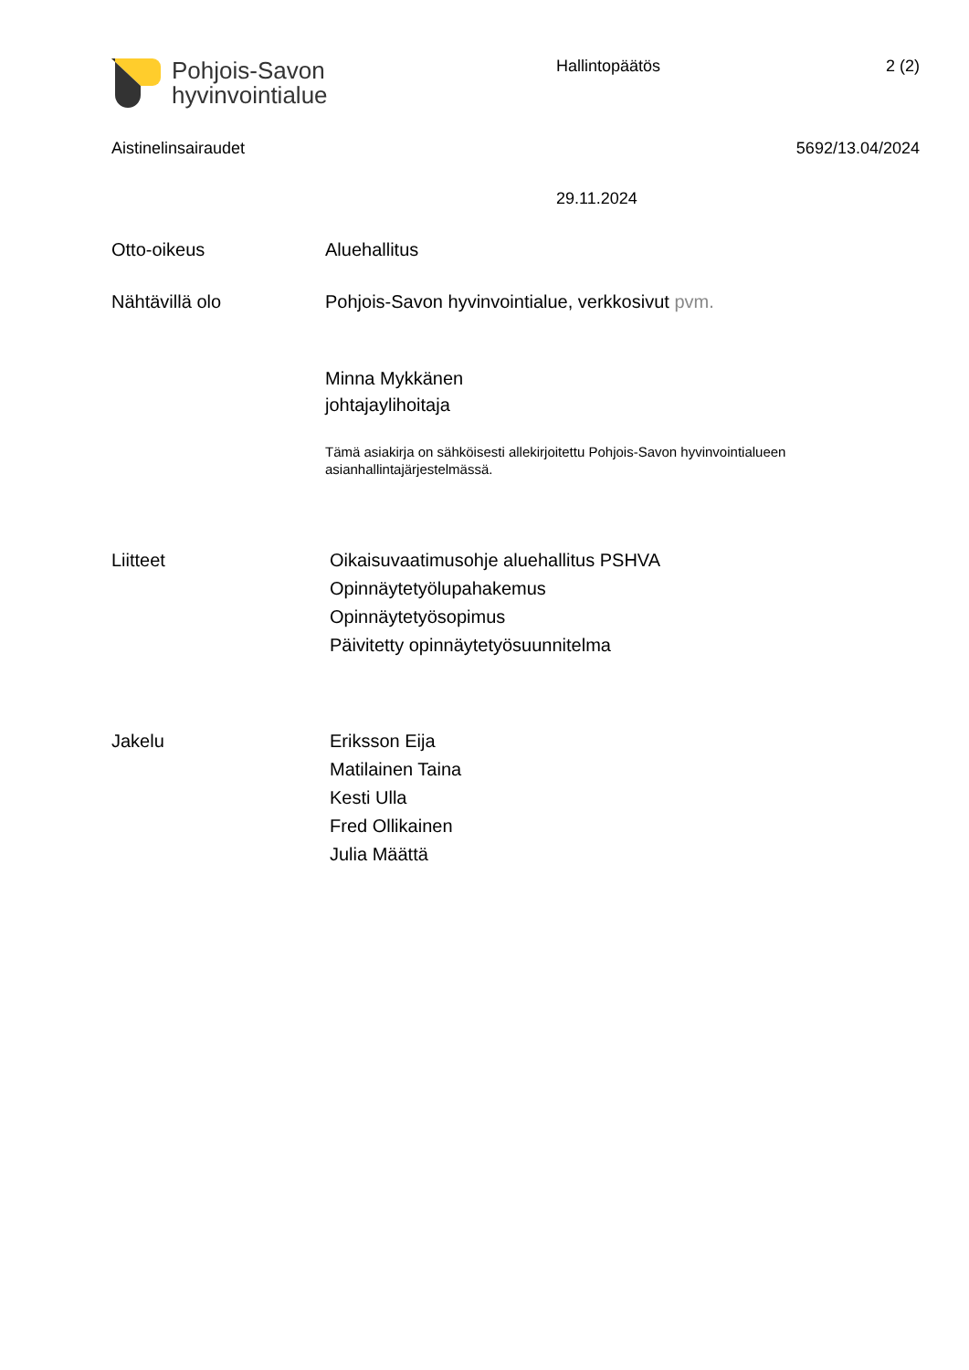Pohjois-Savon
hyvinvointialue
Hallintopäätös 2 (2)
Aistinelinsairaudet 5692/13.04/2024
29.11.2024
Otto-oikeus Aluehallitus
Nähtävillä olo Pohjois-Savon hyvinvointialue, verkkosivut pvm.
Minna Mykkänen
johtajaylihoitaja
Tämä asiakirja on sähköisesti allekirjoitettu Pohjois-Savon hyvinvointialueen
asianhallintajärjestelmässä.
Liitteet
Oikaisuvaatimusohje aluehallitus PSHVA
Opinnäytetyölupahakemus
Opinnäytetyösopimus
Päivitetty opinnäytetyösuunnitelma
Jakelu
Eriksson Eija
Matilainen Taina
Kesti Ulla
Fred Ollikainen
Julia Määttä